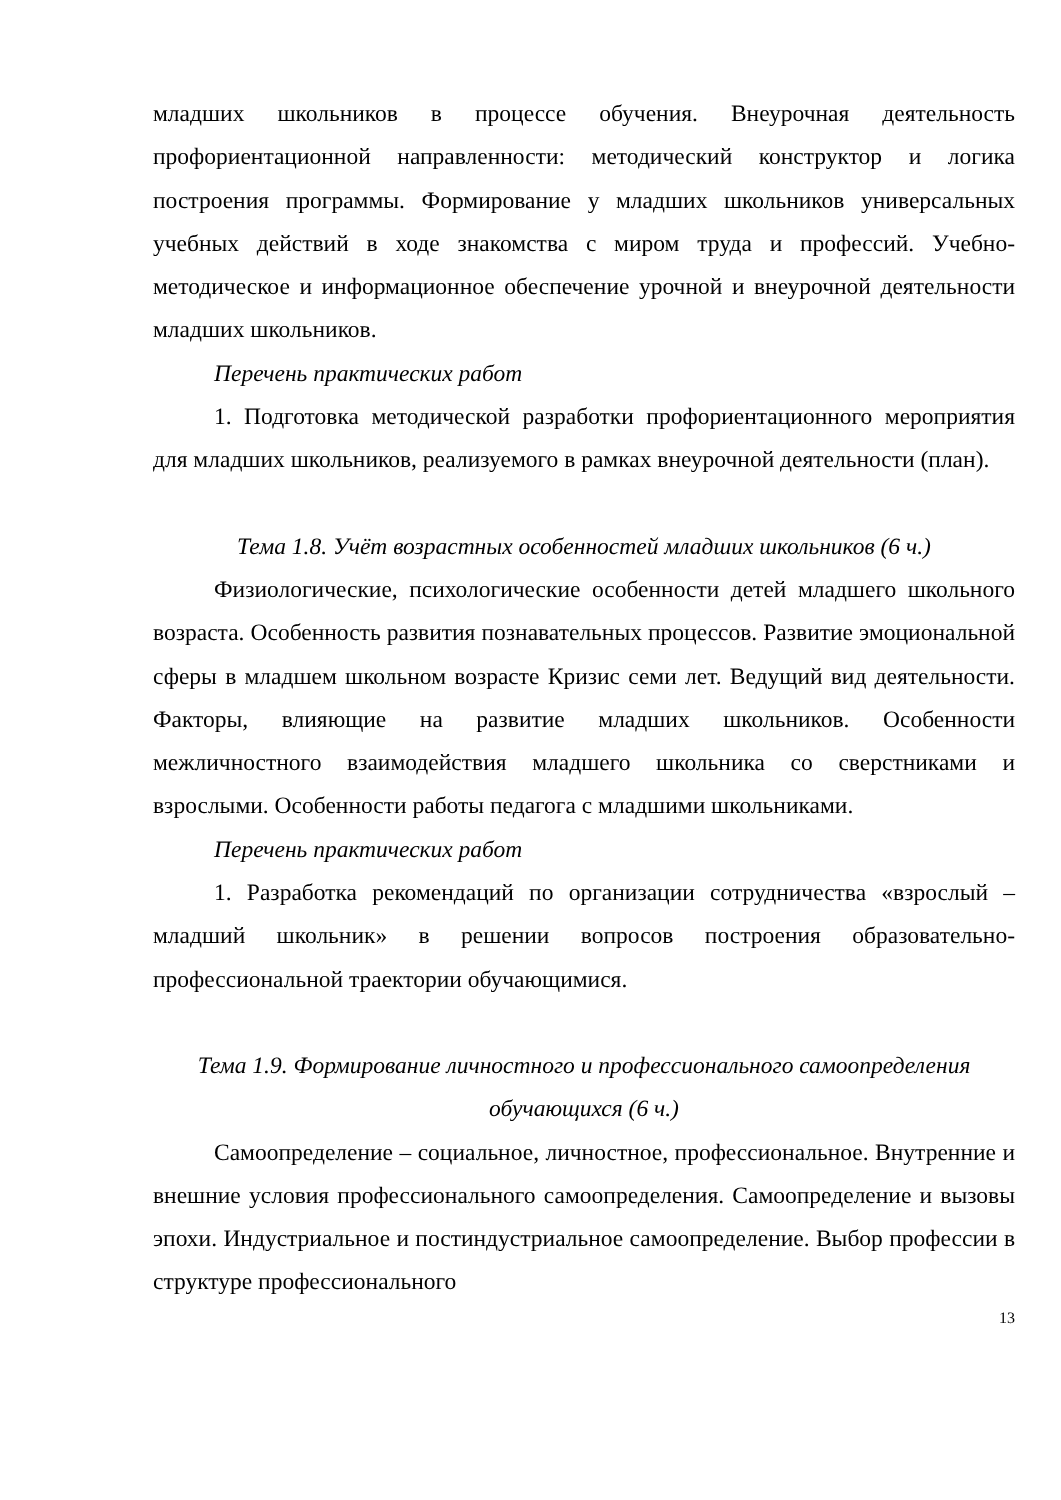младших школьников в процессе обучения. Внеурочная деятельность профориентационной направленности: методический конструктор и логика построения программы. Формирование у младших школьников универсальных учебных действий в ходе знакомства с миром труда и профессий. Учебно-методическое и информационное обеспечение урочной и внеурочной деятельности младших школьников.
Перечень практических работ
1. Подготовка методической разработки профориентационного мероприятия для младших школьников, реализуемого в рамках внеурочной деятельности (план).
Тема 1.8. Учёт возрастных особенностей младших школьников (6 ч.)
Физиологические, психологические особенности детей младшего школьного возраста. Особенность развития познавательных процессов. Развитие эмоциональной сферы в младшем школьном возрасте Кризис семи лет. Ведущий вид деятельности. Факторы, влияющие на развитие младших школьников. Особенности межличностного взаимодействия младшего школьника со сверстниками и взрослыми. Особенности работы педагога с младшими школьниками.
Перечень практических работ
1. Разработка рекомендаций по организации сотрудничества «взрослый – младший школьник» в решении вопросов построения образовательно-профессиональной траектории обучающимися.
Тема 1.9. Формирование личностного и профессионального самоопределения обучающихся (6 ч.)
Самоопределение – социальное, личностное, профессиональное. Внутренние и внешние условия профессионального самоопределения. Самоопределение и вызовы эпохи. Индустриальное и постиндустриальное самоопределение. Выбор профессии в структуре профессионального
13